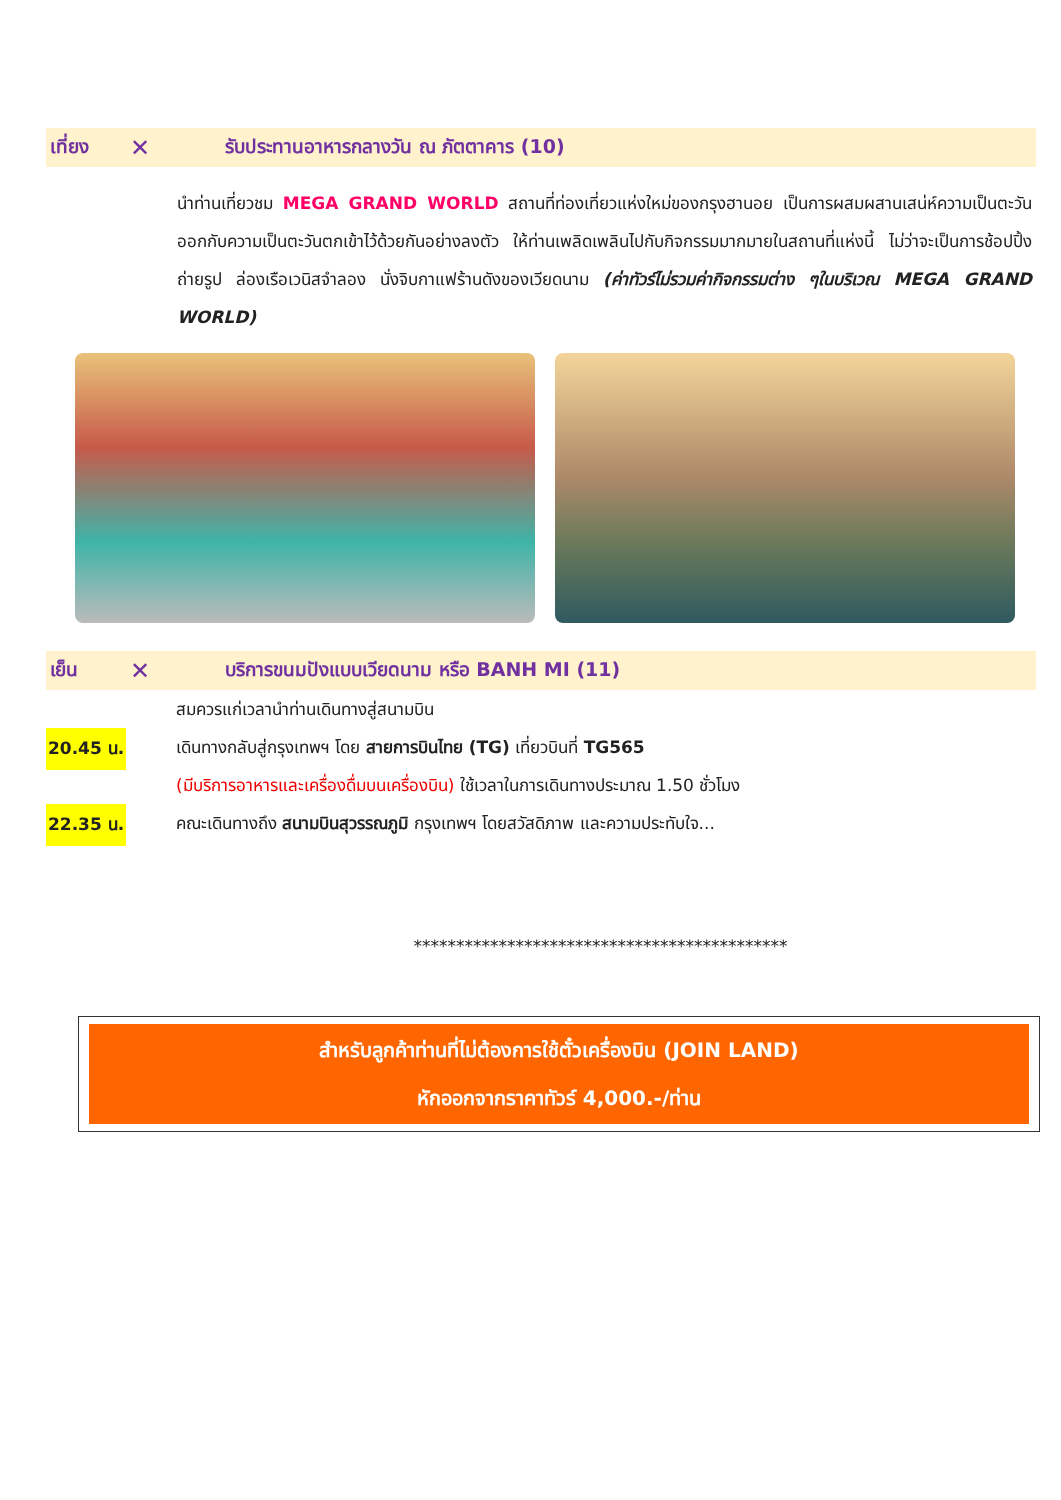เที่ยง ✕ รับประทานอาหารกลางวัน ณ ภัตตาคาร (10)
นำท่านเที่ยวชม MEGA GRAND WORLD สถานที่ท่องเที่ยวแห่งใหม่ของกรุงฮานอย เป็นการผสมผสานเสน่ห์ความเป็นตะวันออกกับความเป็นตะวันตกเข้าไว้ด้วยกันอย่างลงตัว ให้ท่านเพลิดเพลินไปกับกิจกรรมมากมายในสถานที่แห่งนี้ ไม่ว่าจะเป็นการช้อปปิ้ง ถ่ายรูป ล่องเรือเวนิสจำลอง นั่งจิบกาแฟร้านดังของเวียดนาม (ค่าทัวร์ไม่รวมค่ากิจกรรมต่าง ๆในบริเวณ MEGA GRAND WORLD)
เย็น ✕ บริการขนมปังแบบเวียดนาม หรือ BANH MI (11)
สมควรแก่เวลานำท่านเดินทางสู่สนามบิน
20.45 น.
เดินทางกลับสู่กรุงเทพฯ โดย สายการบินไทย (TG) เที่ยวบินที่ TG565
(มีบริการอาหารและเครื่องดื่มบนเครื่องบิน) ใช้เวลาในการเดินทางประมาณ 1.50 ชั่วโมง
22.35 น.
คณะเดินทางถึง สนามบินสุวรรณภูมิ กรุงเทพฯ โดยสวัสดิภาพ และความประทับใจ...
********************************************
สำหรับลูกค้าท่านที่ไม่ต้องการใช้ตั๋วเครื่องบิน (JOIN LAND)
หักออกจากราคาทัวร์ 4,000.-/ท่าน